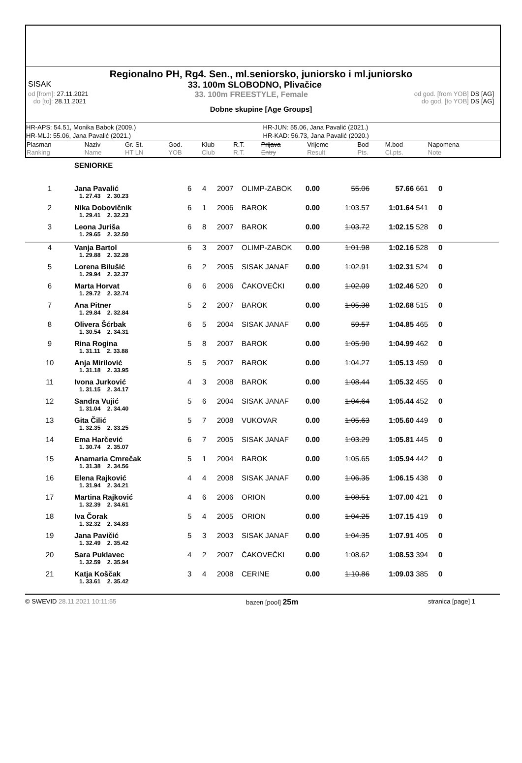Regionalno PH, Rg4. Sen., ml.seniorsko, juniorsko i ml.juniorsko
SISAK 33. 100m SLOBODNO, Plivačice
od [from]: 27.11.2021
do [to]: 28.11.2021 33. 100m FREESTYLE, Female od god. [from YOB] DS [AG]
do god. [to YOB] DS [AG]
Dobne skupine [Age Groups]
HR-APS: 54.51, Monika Babok (2009.)
HR-JUN: 55.06, Jana Pavalić (2021.)
HR-MLJ: 55.06, Jana Pavalić (2021.)
HR-KAD: 56.73, Jana Pavalić (2020.)
| Plasman Ranking | Naziv Name | Gr. St. HT LN | God. YOB | Klub Club | R.T. R.T. | Prijava Entry | Vrijeme Result | Bod Pts. | M.bod Cl.pts. | Napomena Note |
| | SENIORKE | | | | | | | | | | |
| 1 | Jana Pavalić | 6 | 4 | 2007 | OLIMP-ZABOK | 0.00 | 55.06 | 57.66 | 661 | 0 | |
| | 1. 27.43 2. 30.23 | | | | | | | | | | |
| 2 | Nika Dobovičnik | 6 | 1 | 2006 | BAROK | 0.00 | 1:03.57 | 1:01.64 | 541 | 0 | |
| | 1. 29.41 2. 32.23 | | | | | | | | | | |
| 3 | Leona Juriša | 6 | 8 | 2007 | BAROK | 0.00 | 1:03.72 | 1:02.15 | 528 | 0 | |
| | 1. 29.65 2. 32.50 | | | | | | | | | | |
| 4 | Vanja Bartol | 6 | 3 | 2007 | OLIMP-ZABOK | 0.00 | 1:01.98 | 1:02.16 | 528 | 0 | |
| | 1. 29.88 2. 32.28 | | | | | | | | | | |
| 5 | Lorena Bilušić | 6 | 2 | 2005 | SISAK JANAF | 0.00 | 1:02.91 | 1:02.31 | 524 | 0 | |
| | 1. 29.94 2. 32.37 | | | | | | | | | | |
| 6 | Marta Horvat | 6 | 6 | 2006 | ČAKOVEČKI | 0.00 | 1:02.09 | 1:02.46 | 520 | 0 | |
| | 1. 29.72 2. 32.74 | | | | | | | | | | |
| 7 | Ana Pitner | 5 | 2 | 2007 | BAROK | 0.00 | 1:05.38 | 1:02.68 | 515 | 0 | |
| | 1. 29.84 2. 32.84 | | | | | | | | | | |
| 8 | Olivera Šćrbak | 6 | 5 | 2004 | SISAK JANAF | 0.00 | 59.57 | 1:04.85 | 465 | 0 | |
| | 1. 30.54 2. 34.31 | | | | | | | | | | |
| 9 | Rina Rogina | 5 | 8 | 2007 | BAROK | 0.00 | 1:05.90 | 1:04.99 | 462 | 0 | |
| | 1. 31.11 2. 33.88 | | | | | | | | | | |
| 10 | Anja Mirilović | 5 | 5 | 2007 | BAROK | 0.00 | 1:04.27 | 1:05.13 | 459 | 0 | |
| | 1. 31.18 2. 33.95 | | | | | | | | | | |
| 11 | Ivona Jurković | 4 | 3 | 2008 | BAROK | 0.00 | 1:08.44 | 1:05.32 | 455 | 0 | |
| | 1. 31.15 2. 34.17 | | | | | | | | | | |
| 12 | Sandra Vujić | 5 | 6 | 2004 | SISAK JANAF | 0.00 | 1:04.64 | 1:05.44 | 452 | 0 | |
| | 1. 31.04 2. 34.40 | | | | | | | | | | |
| 13 | Gita Čilić | 5 | 7 | 2008 | VUKOVAR | 0.00 | 1:05.63 | 1:05.60 | 449 | 0 | |
| | 1. 32.35 2. 33.25 | | | | | | | | | | |
| 14 | Ema Harčević | 6 | 7 | 2005 | SISAK JANAF | 0.00 | 1:03.29 | 1:05.81 | 445 | 0 | |
| | 1. 30.74 2. 35.07 | | | | | | | | | | |
| 15 | Anamaria Cmrečak | 5 | 1 | 2004 | BAROK | 0.00 | 1:05.65 | 1:05.94 | 442 | 0 | |
| | 1. 31.38 2. 34.56 | | | | | | | | | | |
| 16 | Elena Rajković | 4 | 4 | 2008 | SISAK JANAF | 0.00 | 1:06.35 | 1:06.15 | 438 | 0 | |
| | 1. 31.94 2. 34.21 | | | | | | | | | | |
| 17 | Martina Rajković | 4 | 6 | 2006 | ORION | 0.00 | 1:08.51 | 1:07.00 | 421 | 0 | |
| | 1. 32.39 2. 34.61 | | | | | | | | | | |
| 18 | Iva Čorak | 5 | 4 | 2005 | ORION | 0.00 | 1:04.25 | 1:07.15 | 419 | 0 | |
| | 1. 32.32 2. 34.83 | | | | | | | | | | |
| 19 | Jana Pavičić | 5 | 3 | 2003 | SISAK JANAF | 0.00 | 1:04.35 | 1:07.91 | 405 | 0 | |
| | 1. 32.49 2. 35.42 | | | | | | | | | | |
| 20 | Sara Puklavec | 4 | 2 | 2007 | ČAKOVEČKI | 0.00 | 1:08.62 | 1:08.53 | 394 | 0 | |
| | 1. 32.59 2. 35.94 | | | | | | | | | | |
| 21 | Katja Koščak | 3 | 4 | 2008 | CERINE | 0.00 | 1:10.86 | 1:09.03 | 385 | 0 | |
| | 1. 33.61 2. 35.42 | | | | | | | | | | |
© SWEVID 28.11.2021 10:11:55 bazen [pool] 25m stranica [page] 1